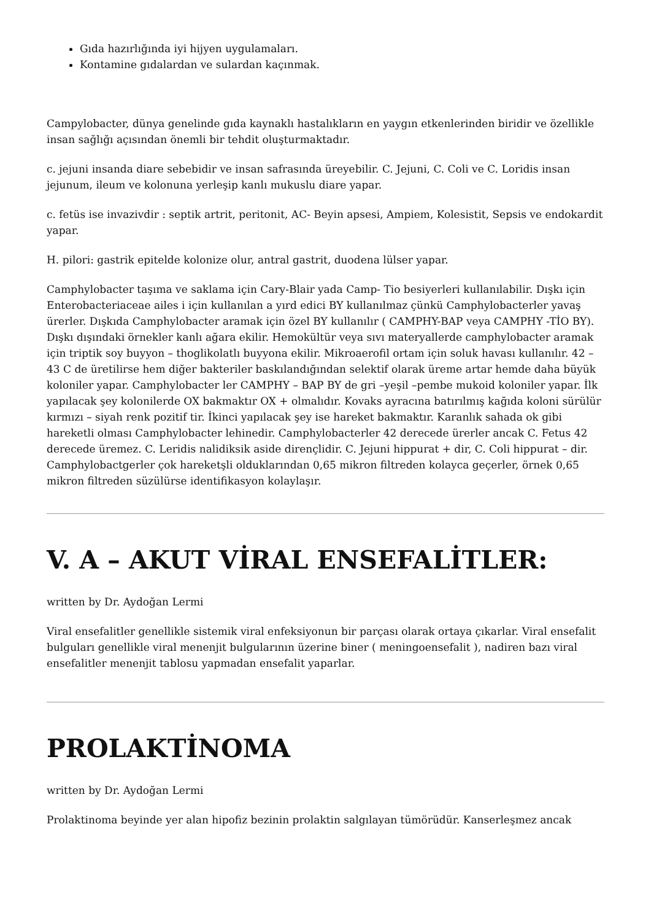Gıda hazırlığında iyi hijyen uygulamaları.
Kontamine gıdalardan ve sulardan kaçınmak.
Campylobacter, dünya genelinde gıda kaynaklı hastalıkların en yaygın etkenlerinden biridir ve özellikle insan sağlığı açısından önemli bir tehdit oluşturmaktadır.
c. jejuni insanda diare sebebidir ve insan safrasında üreyebilir. C. Jejuni, C. Coli ve C. Loridis insan jejunum, ileum ve kolonuna yerleşip kanlı mukuslu diare yapar.
c. fetüs ise invazivdir : septik artrit, peritonit, AC- Beyin apsesi, Ampiem, Kolesistit, Sepsis ve endokardit yapar.
H. pilori: gastrik epitelde kolonize olur, antral gastrit, duodena lülser yapar.
Camphylobacter taşıma ve saklama için Cary-Blair yada Camp- Tio besiyerleri kullanılabilir. Dışkı için Enterobacteriaceae ailes i için kullanılan a yırd edici BY kullanılmaz çünkü Camphylobacterler yavaş ürerler. Dışkıda Camphylobacter aramak için özel BY kullanılır ( CAMPHY-BAP veya CAMPHY -TİO BY). Dışkı dışındaki örnekler kanlı ağara ekilir. Hemokültür veya sıvı materyallerde camphylobacter aramak için triptik soy buyyon – thoglikolatlı buyyona ekilir. Mikroaerofil ortam için soluk havası kullanılır. 42 – 43 C de üretilirse hem diğer bakteriler baskılandığından selektif olarak üreme artar hemde daha büyük koloniler yapar. Camphylobacter ler CAMPHY – BAP BY de gri –yeşil –pembe mukoid koloniler yapar. İlk yapılacak şey kolonilerde OX bakmaktır OX + olmalıdır. Kovaks ayracına batırılmış kağıda koloni sürülür kırmızı – siyah renk pozitif tir. İkinci yapılacak şey ise hareket bakmaktır. Karanlık sahada ok gibi hareketli olması Camphylobacter lehinedir. Camphylobacterler 42 derecede ürerler ancak C. Fetus 42 derecede üremez. C. Leridis nalidiksik aside dirençlidir. C. Jejuni hippurat + dir, C. Coli hippurat – dir. Camphylobactgerler çok hareketşli olduklarından 0,65 mikron filtreden kolayca geçerler, örnek 0,65 mikron filtreden süzülürse identifikasyon kolaylaşır.
V. A – AKUT VİRAL ENSEFALİTLER:
written by Dr. Aydoğan Lermi
Viral ensefalitler genellikle sistemik viral enfeksiyonun bir parçası olarak ortaya çıkarlar. Viral ensefalit bulguları genellikle viral menenjit bulgularının üzerine biner ( meningoensefalit ), nadiren bazı viral ensefalitler menenjit tablosu yapmadan ensefalit yaparlar.
PROLAKTİNOMA
written by Dr. Aydoğan Lermi
Prolaktinoma beyinde yer alan hipofiz bezinin prolaktin salgılayan tümörüdür. Kanserleşmez ancak